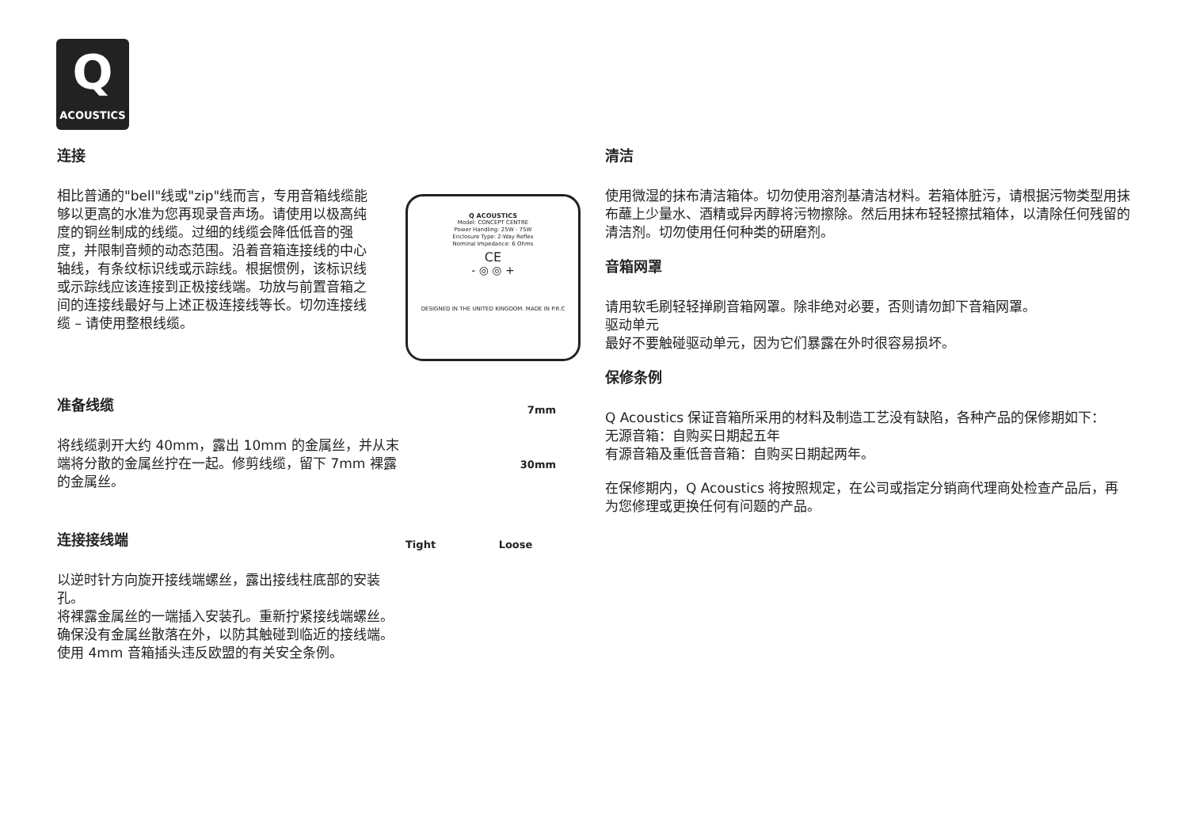Q
ACOUSTICS
连接
相比普通的"bell"线或"zip"线而言，专用音箱线缆能够以更高的水准为您再现录音声场。请使用以极高纯度的铜丝制成的线缆。过细的线缆会降低低音的强度，并限制音频的动态范围。沿着音箱连接线的中心轴线，有条纹标识线或示踪线。根据惯例，该标识线或示踪线应该连接到正极接线端。功放与前置音箱之间的连接线最好与上述正极连接线等长。切勿连接线缆 – 请使用整根线缆。
准备线缆
将线缆剥开大约 40mm，露出 10mm 的金属丝，并从末端将分散的金属丝拧在一起。修剪线缆，留下 7mm 裸露的金属丝。
连接接线端
以逆时针方向旋开接线端螺丝，露出接线柱底部的安装孔。
将裸露金属丝的一端插入安装孔。重新拧紧接线端螺丝。确保没有金属丝散落在外，以防其触碰到临近的接线端。
使用 4mm 音箱插头违反欧盟的有关安全条例。
Q ACOUSTICS
Model: CONCEPT CENTRE
Power Handling: 25W - 75W
Enclosure Type: 2-Way Reflex
Nominal Impedance: 6 Ohms
CE
- ◎ ◎ +
DESIGNED IN THE UNITED KINGDOM. MADE IN P.R.C
7mm
30mm
Tight Loose
清洁
使用微湿的抹布清洁箱体。切勿使用溶剂基清洁材料。若箱体脏污，请根据污物类型用抹布蘸上少量水、酒精或异丙醇将污物擦除。然后用抹布轻轻擦拭箱体，以清除任何残留的清洁剂。切勿使用任何种类的研磨剂。
音箱网罩
请用软毛刷轻轻掸刷音箱网罩。除非绝对必要，否则请勿卸下音箱网罩。
驱动单元
最好不要触碰驱动单元，因为它们暴露在外时很容易损坏。
保修条例
Q Acoustics 保证音箱所采用的材料及制造工艺没有缺陷，各种产品的保修期如下：
无源音箱：自购买日期起五年
有源音箱及重低音音箱：自购买日期起两年。
在保修期内，Q Acoustics 将按照规定，在公司或指定分销商代理商处检查产品后，再为您修理或更换任何有问题的产品。